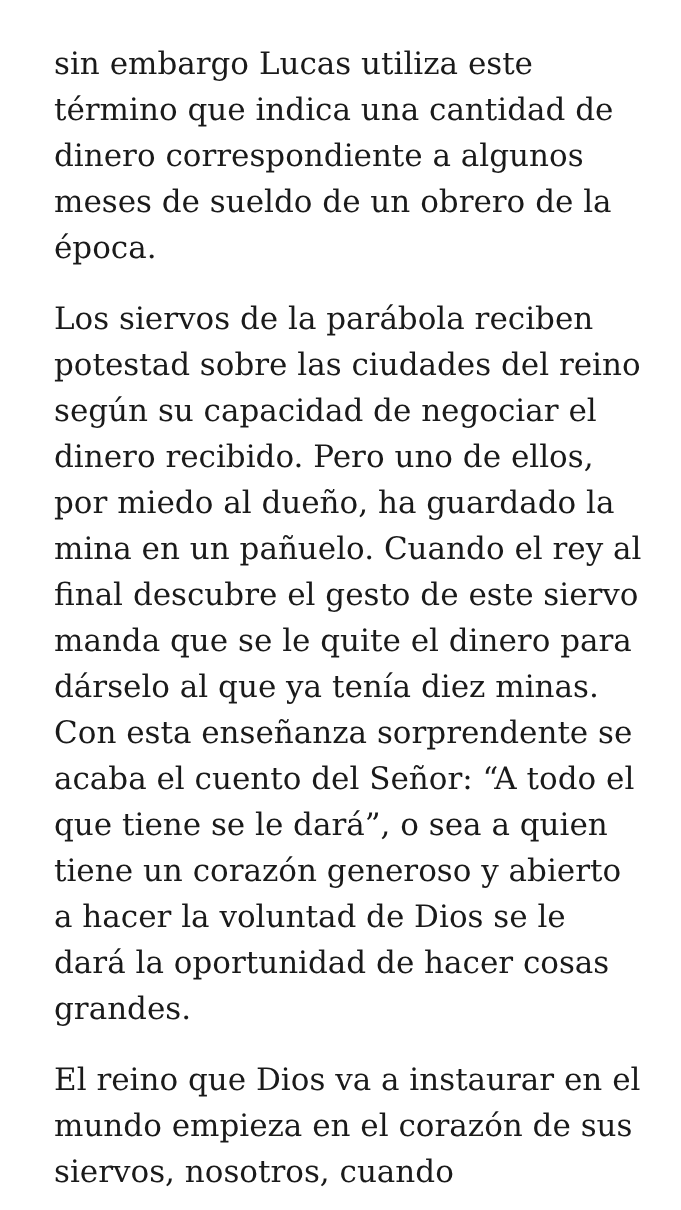sin embargo Lucas utiliza este término que indica una cantidad de dinero correspondiente a algunos meses de sueldo de un obrero de la época.
Los siervos de la parábola reciben potestad sobre las ciudades del reino según su capacidad de negociar el dinero recibido. Pero uno de ellos, por miedo al dueño, ha guardado la mina en un pañuelo. Cuando el rey al final descubre el gesto de este siervo manda que se le quite el dinero para dárselo al que ya tenía diez minas. Con esta enseñanza sorprendente se acaba el cuento del Señor: “A todo el que tiene se le dará”, o sea a quien tiene un corazón generoso y abierto a hacer la voluntad de Dios se le dará la oportunidad de hacer cosas grandes.
El reino que Dios va a instaurar en el mundo empieza en el corazón de sus siervos, nosotros, cuando